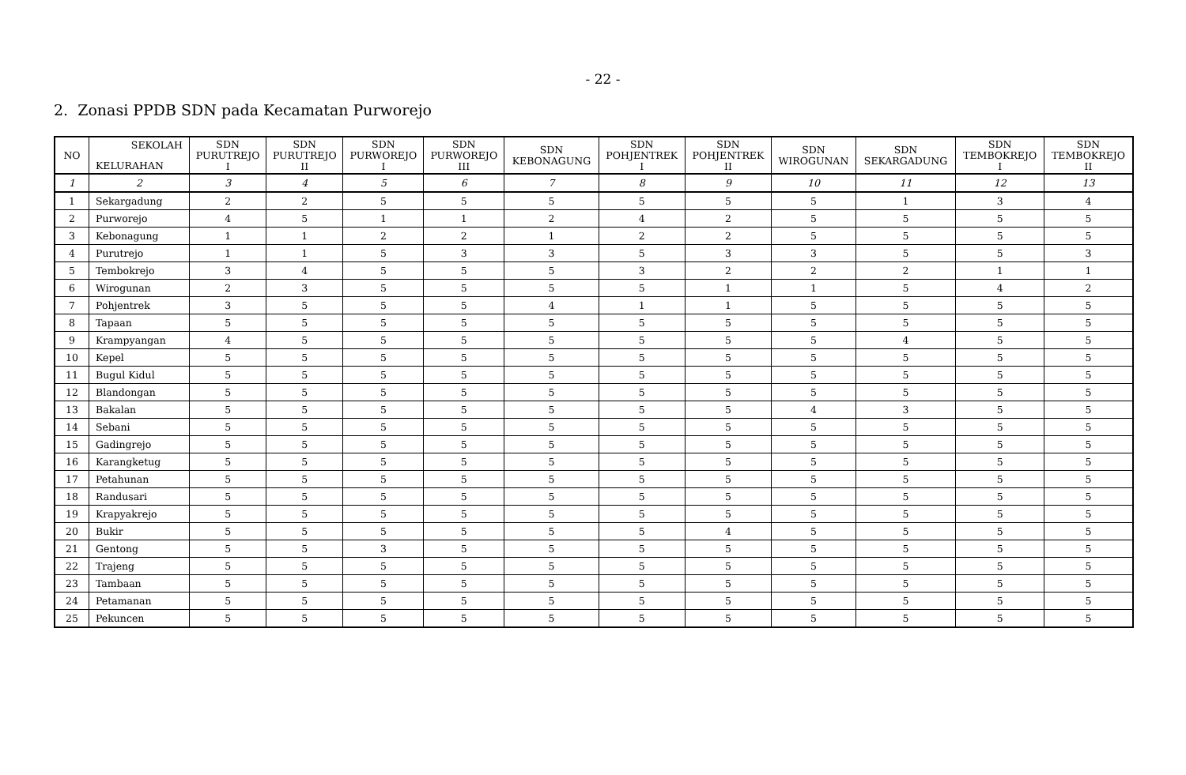- 22 -
2. Zonasi PPDB SDN pada Kecamatan Purworejo
| NO | SEKOLAH KELURAHAN | SDN PURUTREJO I | SDN PURUTREJO II | SDN PURWOREJO I | SDN PURWOREJO III | SDN KEBONAGUNG | SDN POHJENTREK I | SDN POHJENTREK II | SDN WIROGUNAN | SDN SEKARGADUNG | SDN TEMBOKREJO I | SDN TEMBOKREJO II |
| --- | --- | --- | --- | --- | --- | --- | --- | --- | --- | --- | --- | --- |
| 1 | 2 | 3 | 4 | 5 | 6 | 7 | 8 | 9 | 10 | 11 | 12 | 13 |
| 1 | Sekargadung | 2 | 2 | 5 | 5 | 5 | 5 | 5 | 5 | 1 | 3 | 4 |
| 2 | Purworejo | 4 | 5 | 1 | 1 | 2 | 4 | 2 | 5 | 5 | 5 | 5 |
| 3 | Kebonagung | 1 | 1 | 2 | 2 | 1 | 2 | 2 | 5 | 5 | 5 | 5 |
| 4 | Purutrejo | 1 | 1 | 5 | 3 | 3 | 5 | 3 | 3 | 5 | 5 | 3 |
| 5 | Tembokrejo | 3 | 4 | 5 | 5 | 5 | 3 | 2 | 2 | 2 | 1 | 1 |
| 6 | Wirogunan | 2 | 3 | 5 | 5 | 5 | 5 | 1 | 1 | 5 | 4 | 2 |
| 7 | Pohjentrek | 3 | 5 | 5 | 5 | 4 | 1 | 1 | 5 | 5 | 5 | 5 |
| 8 | Tapaan | 5 | 5 | 5 | 5 | 5 | 5 | 5 | 5 | 5 | 5 | 5 |
| 9 | Krampyangan | 4 | 5 | 5 | 5 | 5 | 5 | 5 | 5 | 4 | 5 | 5 |
| 10 | Kepel | 5 | 5 | 5 | 5 | 5 | 5 | 5 | 5 | 5 | 5 | 5 |
| 11 | Bugul Kidul | 5 | 5 | 5 | 5 | 5 | 5 | 5 | 5 | 5 | 5 | 5 |
| 12 | Blandongan | 5 | 5 | 5 | 5 | 5 | 5 | 5 | 5 | 5 | 5 | 5 |
| 13 | Bakalan | 5 | 5 | 5 | 5 | 5 | 5 | 5 | 4 | 3 | 5 | 5 |
| 14 | Sebani | 5 | 5 | 5 | 5 | 5 | 5 | 5 | 5 | 5 | 5 | 5 |
| 15 | Gadingrejo | 5 | 5 | 5 | 5 | 5 | 5 | 5 | 5 | 5 | 5 | 5 |
| 16 | Karangketug | 5 | 5 | 5 | 5 | 5 | 5 | 5 | 5 | 5 | 5 | 5 |
| 17 | Petahunan | 5 | 5 | 5 | 5 | 5 | 5 | 5 | 5 | 5 | 5 | 5 |
| 18 | Randusari | 5 | 5 | 5 | 5 | 5 | 5 | 5 | 5 | 5 | 5 | 5 |
| 19 | Krapyakrejo | 5 | 5 | 5 | 5 | 5 | 5 | 5 | 5 | 5 | 5 | 5 |
| 20 | Bukir | 5 | 5 | 5 | 5 | 5 | 5 | 4 | 5 | 5 | 5 | 5 |
| 21 | Gentong | 5 | 5 | 3 | 5 | 5 | 5 | 5 | 5 | 5 | 5 | 5 |
| 22 | Trajeng | 5 | 5 | 5 | 5 | 5 | 5 | 5 | 5 | 5 | 5 | 5 |
| 23 | Tambaan | 5 | 5 | 5 | 5 | 5 | 5 | 5 | 5 | 5 | 5 | 5 |
| 24 | Petamanan | 5 | 5 | 5 | 5 | 5 | 5 | 5 | 5 | 5 | 5 | 5 |
| 25 | Pekuncen | 5 | 5 | 5 | 5 | 5 | 5 | 5 | 5 | 5 | 5 | 5 |